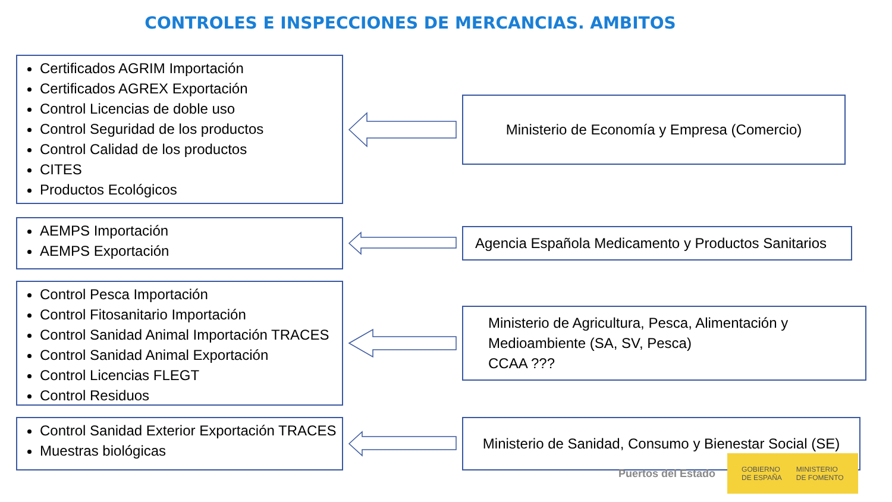CONTROLES E INSPECCIONES DE MERCANCIAS. AMBITOS
Certificados AGRIM Importación
Certificados AGREX Exportación
Control Licencias de doble uso
Control Seguridad de los productos
Control Calidad de los productos
CITES
Productos Ecológicos
Ministerio de Economía y Empresa (Comercio)
AEMPS Importación
AEMPS Exportación
Agencia Española Medicamento y Productos Sanitarios
Control Pesca Importación
Control Fitosanitario Importación
Control Sanidad Animal Importación TRACES
Control Sanidad Animal Exportación
Control Licencias FLEGT
Control Residuos
Ministerio de Agricultura, Pesca, Alimentación y Medioambiente (SA, SV, Pesca)
CCAA ???
Control Sanidad Exterior Exportación TRACES
Muestras biológicas
Ministerio de Sanidad, Consumo y Bienestar Social (SE)
Puertos del Estado
GOBIERNO
DE ESPAÑA MINISTERIO
DE FOMENTO